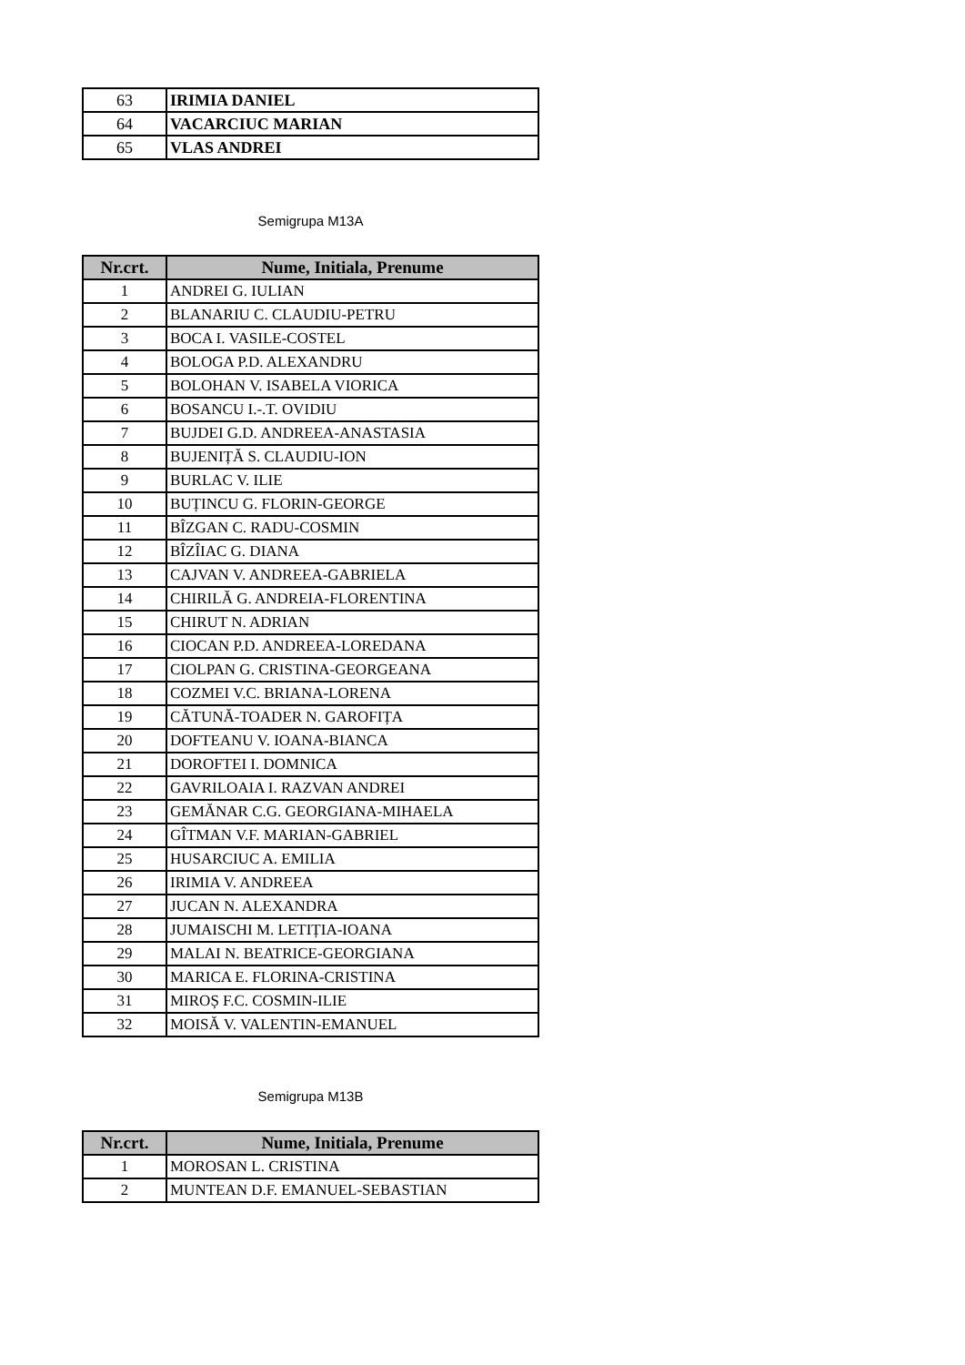| 63 | IRIMIA DANIEL |
| 64 | VACARCIUC MARIAN |
| 65 | VLAS ANDREI |
Semigrupa M13A
| Nr.crt. | Nume, Initiala, Prenume |
| --- | --- |
| 1 | ANDREI G. IULIAN |
| 2 | BLANARIU C. CLAUDIU-PETRU |
| 3 | BOCA I. VASILE-COSTEL |
| 4 | BOLOGA P.D. ALEXANDRU |
| 5 | BOLOHAN V. ISABELA VIORICA |
| 6 | BOSANCU I.-.T. OVIDIU |
| 7 | BUJDEI G.D. ANDREEA-ANASTASIA |
| 8 | BUJENIȚĂ S. CLAUDIU-ION |
| 9 | BURLAC V. ILIE |
| 10 | BUȚINCU G. FLORIN-GEORGE |
| 11 | BÎZGAN C. RADU-COSMIN |
| 12 | BÎZÎIAC G. DIANA |
| 13 | CAJVAN V. ANDREEA-GABRIELA |
| 14 | CHIRILĂ G. ANDREIA-FLORENTINA |
| 15 | CHIRUT N. ADRIAN |
| 16 | CIOCAN P.D. ANDREEA-LOREDANA |
| 17 | CIOLPAN G. CRISTINA-GEORGEANA |
| 18 | COZMEI V.C. BRIANA-LORENA |
| 19 | CĂTUNĂ-TOADER N. GAROFIȚA |
| 20 | DOFTEANU V. IOANA-BIANCA |
| 21 | DOROFTEI I. DOMNICA |
| 22 | GAVRILOAIA I. RAZVAN ANDREI |
| 23 | GEMĂNAR C.G. GEORGIANA-MIHAELA |
| 24 | GÎTMAN V.F. MARIAN-GABRIEL |
| 25 | HUSARCIUC A. EMILIA |
| 26 | IRIMIA V. ANDREEA |
| 27 | JUCAN N. ALEXANDRA |
| 28 | JUMAISCHI M. LETIȚIA-IOANA |
| 29 | MALAI N. BEATRICE-GEORGIANA |
| 30 | MARICA E. FLORINA-CRISTINA |
| 31 | MIROȘ F.C. COSMIN-ILIE |
| 32 | MOISĂ V. VALENTIN-EMANUEL |
Semigrupa M13B
| Nr.crt. | Nume, Initiala, Prenume |
| --- | --- |
| 1 | MOROSAN L. CRISTINA |
| 2 | MUNTEAN D.F. EMANUEL-SEBASTIAN |